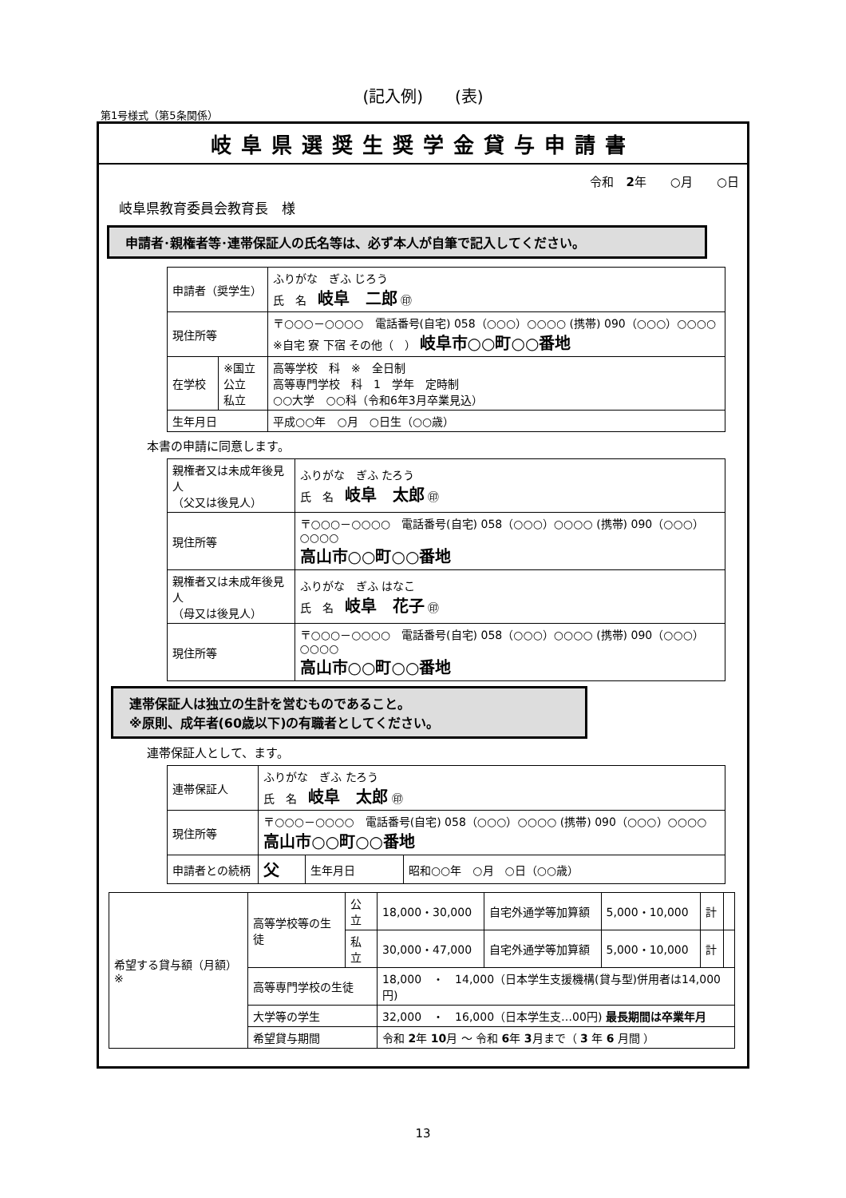(記入例)　　(表)
第1号様式（第5条関係）
岐阜県選奨生奨学金貸与申請書
令和　2年　　○月　　○日
岐阜県教育委員会教育長　様
申請者･親権者等･連帯保証人の氏名等は、必ず本人が自筆で記入してください。
| 申請者（奨学生） | | ふりがな ぎふ じろう 氏 名 岐阜 二郎 ㊞ |
| 現住所等 | | 〒○○○－○○○○ 電話番号(自宅) 058（○○○）○○○○ (携帯) 090（○○○）○○○○ ※自宅 寮 下宿 その他（ ） 岐阜市○○町○○番地 |
| 在学校 | ※国立 公立 私立 | 高等学校 科 ※ 全日制 高等専門学校 科 1 学年 定時制 ○○大学 ○○科（令和6年3月卒業見込） |
| 生年月日 | | 平成○○年 ○月 ○日生（○○歳） |
本書の申請に同意します。
| 親権者又は未成年後見人 （父又は後見人） | ふりがな ぎふ たろう 氏 名 岐阜 太郎 ㊞ |
| 現住所等 | 〒○○○－○○○○ 電話番号(自宅) 058（○○○）○○○○ (携帯) 090（○○○）○○○○ 高山市○○町○○番地 |
| 親権者又は未成年後見人 （母又は後見人） | ふりがな ぎふ はなこ 氏 名 岐阜 花子 ㊞ |
| 現住所等 | 〒○○○－○○○○ 電話番号(自宅) 058（○○○）○○○○ (携帯) 090（○○○）○○○○ 高山市○○町○○番地 |
連帯保証人は独立の生計を営むものであること。
※原則、成年者(60歳以下)の有職者としてください。
連帯保証人として、ます。
| 連帯保証人 | ふりがな ぎふ たろう 氏 名 岐阜 太郎 ㊞ | | |
| 現住所等 | 〒○○○－○○○○ 電話番号(自宅) 058（○○○）○○○○ (携帯) 090（○○○）○○○○ 高山市○○町○○番地 | | |
| 申請者との続柄 | 父 | 生年月日 | 昭和○○年 ○月 ○日（○○歳） |
| 希望する貸与額（月額）※ | 高等学校等の生徒 | 公立 | 18,000・30,000 | 自宅外通学等加算額 | 5,000・10,000 | 計 | |
| | | 私立 | 30,000・47,000 | 自宅外通学等加算額 | 5,000・10,000 | 計 | |
| | 高等専門学校の生徒 | | 18,000 ・ 14,000（日本学生支援機構(貸与型)併用者は14,000円) | | | | |
| | 大学等の学生 | | 32,000 ・ 16,000（日本学生支…00円) 最長期間は卒業年月 | | | | |
| | 希望貸与期間 | | 令和 2 年 10 月 ～ 令和 6 年 3 月まで（ 3 年 6 月間 ） | | | | |
13